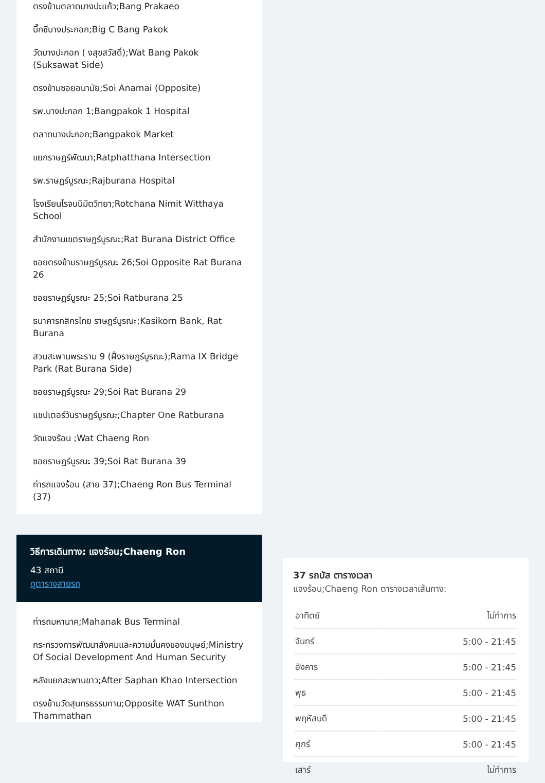ตรงข้ามตลาดบางปะแก้ว;Bang Prakaeo
บิ๊กซีบางประกอก;Big C Bang Pakok
วัดบางปะกอก ( งสุขสวัสดิ์);Wat Bang Pakok (Suksawat Side)
ตรงข้ามซอยอนามัย;Soi Anamai (Opposite)
รพ.บางปะกอก 1;Bangpakok 1 Hospital
ตลาดบางปะกอก;Bangpakok Market
แยกราษฎร์พัฒนา;Ratphatthana Intersection
รพ.ราษฎร์บูรณะ;Rajburana Hospital
โรงเรียนโรจนนิมิตวิทยา;Rotchana Nimit Witthaya School
สำนักงานเขตราษฎร์บูรณะ;Rat Burana District Office
ซอยตรงข้ามราษฎร์บูรณะ 26;Soi Opposite Rat Burana 26
ซอยราษฎร์บูรณะ 25;Soi Ratburana 25
ธนาคารกสิกรไทย ราษฎร์บูรณะ;Kasikorn Bank, Rat Burana
สวนสะพานพระราม 9 (ฝั่งราษฎร์บูรณะ);Rama IX Bridge Park (Rat Burana Side)
ซอยราษฎร์บูรณะ 29;Soi Rat Burana 29
แชปเตอร์วันราษฎร์บูรณะ;Chapter One Ratburana
วัดแจงร้อน ;Wat Chaeng Ron
ซอยราษฎร์บูรณะ 39;Soi Rat Burana 39
ท่ารถแจงร้อน (สาย 37);Chaeng Ron Bus Terminal (37)
วิธีการเดินทาง: แจงร้อน;Chaeng Ron
43 สถานี
ดูตารางสายรถ
ท่ารถมหานาค;Mahanak Bus Terminal
กระทรวงการพัฒนาสังคมและความมั่นคงของมนุษย์;Ministry Of Social Development And Human Security
หลังแยกสะพานขาว;After Saphan Khao Intersection
ตรงข้ามวัดสุนทรธรรมทาน;Opposite WAT Sunthon Thammathan
37 รถบัส ตารางเวลา
แจงร้อน;Chaeng Ron ตารางเวลาเส้นทาง:
| อาทิตย์ | ไม่ทำการ |
| จันทร์ | 5:00 - 21:45 |
| อังคาร | 5:00 - 21:45 |
| พุธ | 5:00 - 21:45 |
| พฤหัสบดี | 5:00 - 21:45 |
| ศุกร์ | 5:00 - 21:45 |
| เสาร์ | ไม่ทำการ |